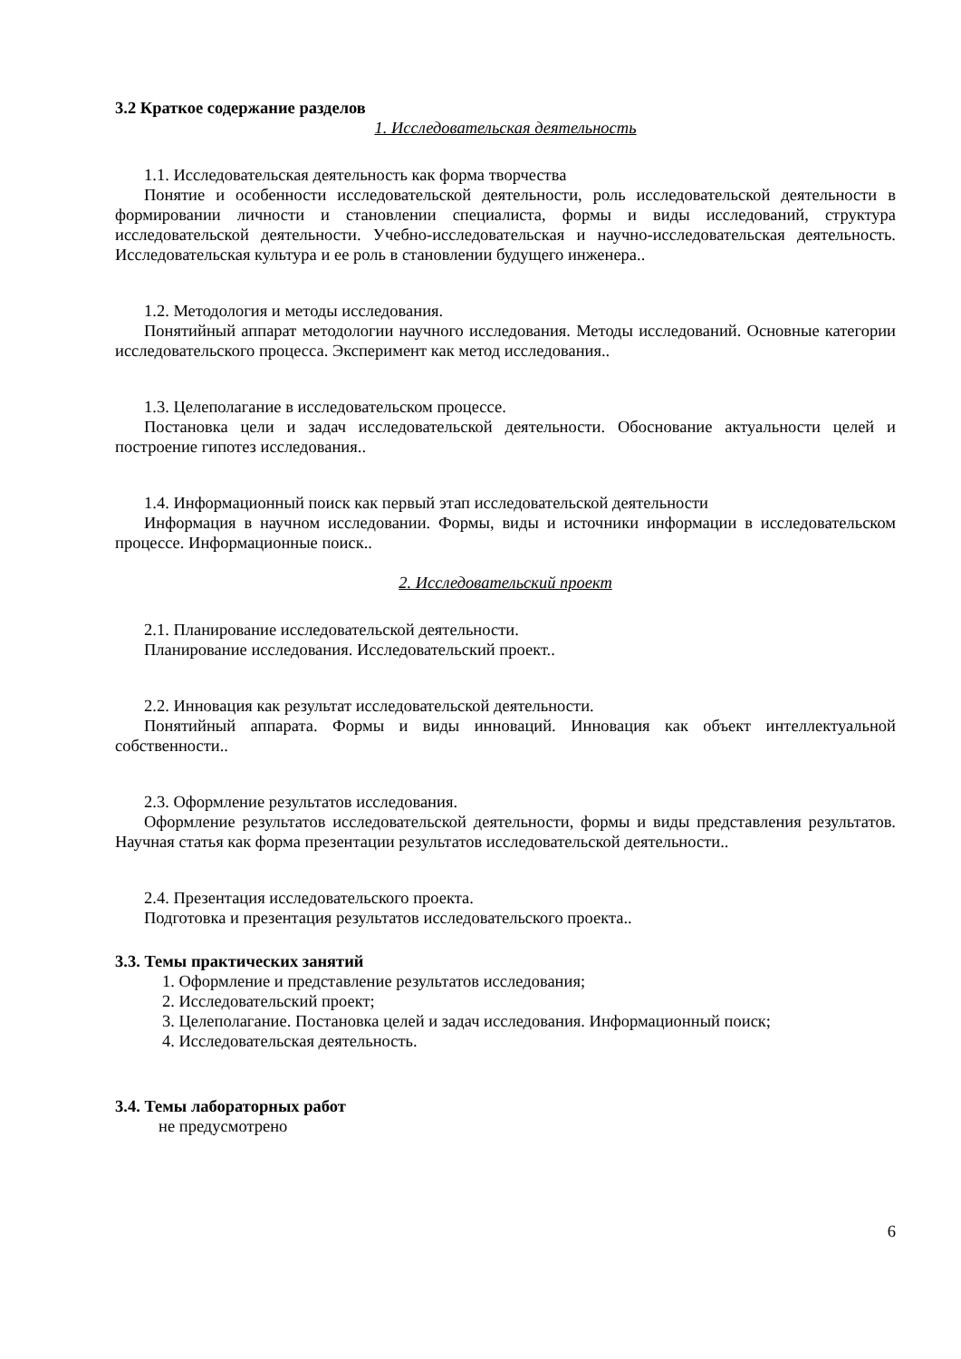3.2 Краткое содержание разделов
1. Исследовательская деятельность
1.1. Исследовательская деятельность как форма творчества
Понятие и особенности исследовательской деятельности, роль исследовательской деятельности в формировании личности и становлении специалиста, формы и виды исследований, структура исследовательской деятельности. Учебно-исследовательская и научно-исследовательская деятельность. Исследовательская культура и ее роль в становлении будущего инженера..
1.2. Методология и методы исследования.
Понятийный аппарат методологии научного исследования. Методы исследований. Основные категории исследовательского процесса. Эксперимент как метод исследования..
1.3. Целеполагание в исследовательском процессе.
Постановка цели и задач исследовательской деятельности. Обоснование актуальности целей и построение гипотез исследования..
1.4. Информационный поиск как первый этап исследовательской деятельности
Информация в научном исследовании. Формы, виды и источники информации в исследовательском процессе. Информационные поиск..
2. Исследовательский проект
2.1. Планирование исследовательской деятельности.
Планирование исследования. Исследовательский проект..
2.2. Инновация как результат исследовательской деятельности.
Понятийный аппарата. Формы и виды инноваций. Инновация как объект интеллектуальной собственности..
2.3. Оформление результатов исследования.
Оформление результатов исследовательской деятельности, формы и виды представления результатов. Научная статья как форма презентации результатов исследовательской деятельности..
2.4. Презентация исследовательского проекта.
Подготовка и презентация результатов исследовательского проекта..
3.3. Темы практических занятий
1. Оформление и представление результатов исследования;
2. Исследовательский проект;
3. Целеполагание. Постановка целей и задач исследования. Информационный поиск;
4. Исследовательская деятельность.
3.4. Темы лабораторных работ
не предусмотрено
6